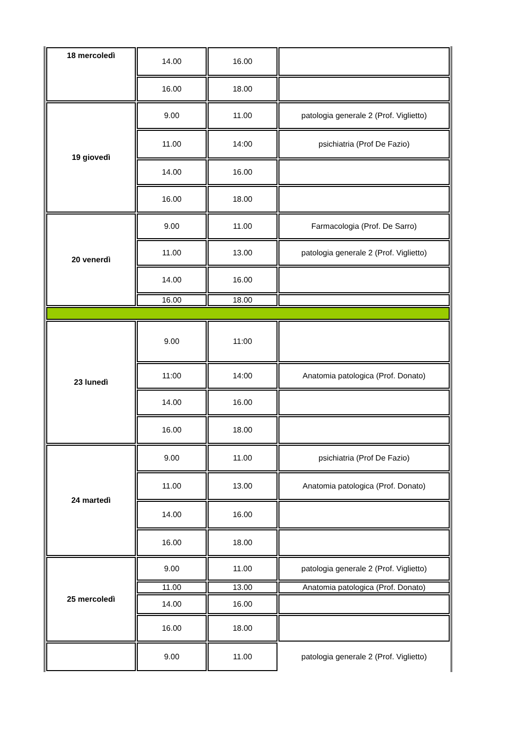| 18 mercoledì | 14.00 | 16.00 | |
| | 16.00 | 18.00 | |
| 19 giovedì | 9.00 | 11.00 | patologia generale 2 (Prof. Viglietto) |
| | 11.00 | 14:00 | psichiatria (Prof De Fazio) |
| | 14.00 | 16.00 | |
| | 16.00 | 18.00 | |
| 20 venerdì | 9.00 | 11.00 | Farmacologia (Prof. De Sarro) |
| | 11.00 | 13.00 | patologia generale 2 (Prof. Viglietto) |
| | 14.00 | 16.00 | |
| | 16.00 | 18.00 | |
| 23 lunedì | 9.00 | 11:00 | |
| | 11:00 | 14:00 | Anatomia patologica (Prof. Donato) |
| | 14.00 | 16.00 | |
| | 16.00 | 18.00 | |
| 24 martedì | 9.00 | 11.00 | psichiatria (Prof De Fazio) |
| | 11.00 | 13.00 | Anatomia patologica (Prof. Donato) |
| | 14.00 | 16.00 | |
| | 16.00 | 18.00 | |
| 25 mercoledì | 9.00 | 11.00 | patologia generale 2 (Prof. Viglietto) |
| | 11.00 | 13.00 | Anatomia patologica (Prof. Donato) |
| | 14.00 | 16.00 | |
| | 16.00 | 18.00 | |
| | 9.00 | 11.00 | patologia generale 2 (Prof. Viglietto) |